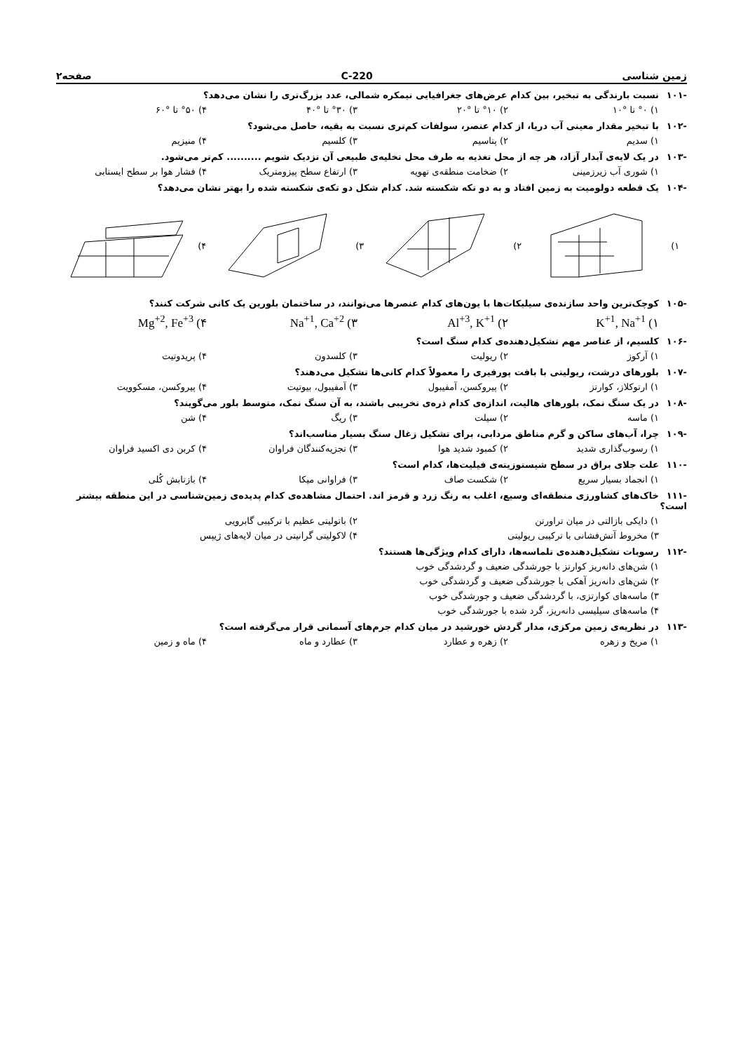زمین شناسی 220-C صفحه۲
-۱۰۱ نسبت بارندگی به تبخیر، بین کدام عرض‌های جغرافیایی نیمکره شمالی، عدد بزرگ‌تری را نشان می‌دهد؟
۱) °۰ تا °۱۰ ۲) °۱۰ تا °۲۰ ۳) °۳۰ تا °۴۰ ۴) °۵۰ تا °۶۰
-۱۰۲ با تبخیر مقدار معینی آب دریا، از کدام عنصر، سولفات کم‌تری نسبت به بقیه، حاصل می‌شود؟
۱) سدیم ۲) پتاسیم ۳) کلسیم ۴) منیزیم
-۱۰۳ در یک لایه‌ی آبدار آزاد، هر چه از محل تغذیه به طرف محل تخلیه‌ی طبیعی آن نزدیک شویم .......... کم‌تر می‌شود.
۱) شوری آب زیرزمینی ۲) ضخامت منطقه‌ی تهویه ۳) ارتفاع سطح پیزومتریک ۴) فشار هوا بر سطح ایستابی
-۱۰۴ یک قطعه دولومیت به زمین افتاد و به دو تکه شکسته شد. کدام شکل دو تکه‌ی شکسته شده را بهتر نشان می‌دهد؟
۱) ۲) ۳) ۴)
-۱۰۵ کوچک‌ترین واحد سازنده‌ی سیلیکات‌ها با یون‌های کدام عنصرها می‌توانند، در ساختمان بلورین یک کانی شرکت کنند؟
۱) K<sup>+1</sup>, Na<sup>+1</sup> ۲) Al<sup>+3</sup>, K<sup>+1</sup> ۳) Na<sup>+1</sup>, Ca<sup>+2</sup> ۴) Mg<sup>+2</sup>, Fe<sup>+3</sup>
-۱۰۶ کلسیم، از عناصر مهم تشکیل‌دهنده‌ی کدام سنگ است؟
۱) آرکوز ۲) ریولیت ۳) کلسدون ۴) پریدوتیت
-۱۰۷ بلورهای درشت، ریولیتی با بافت پورفیری را معمولاً کدام کانی‌ها تشکیل می‌دهند؟
۱) ارتوکلاز، کوارتز ۲) پیروکسن، آمفیبول ۳) آمفیبول، بیوتیت ۴) پیروکسن، مسکوویت
-۱۰۸ در یک سنگ نمک، بلورهای هالیت، اندازه‌ی کدام ذره‌ی تخریبی باشند، به آن سنگ نمک، متوسط بلور می‌گویند؟
۱) ماسه ۲) سیلت ۳) ریگ ۴) شن
-۱۰۹ چرا، آب‌های ساکن و گرم مناطق مردابی، برای تشکیل زغال سنگ بسیار مناسب‌اند؟
۱) رسوب‌گذاری شدید ۲) کمبود شدید هوا ۳) تجزیه‌کنندگان فراوان ۴) کربن دی اکسید فراوان
-۱۱۰ علت جلای براق در سطح شیستوزیته‌ی فیلیت‌ها، کدام است؟
۱) انجماد بسیار سریع ۲) شکست صاف ۳) فراوانی میکا ۴) بازتابش کُلی
-۱۱۱ خاک‌های کشاورزی منطقه‌ای وسیع، اغلب به رنگ زرد و قرمز اند. احتمال مشاهده‌ی کدام پدیده‌ی زمین‌شناسی در این منطقه بیشتر است؟
۱) دایکی بازالتی در میان تراورتن
۲) باتولیتی عظیم با ترکیبی گابرویی
۳) مخروط آتش‌فشانی با ترکیبی ریولیتی
۴) لاکولیتی گرانیتی در میان لایه‌های ژیپس
-۱۱۲ رسوبات تشکیل‌دهنده‌ی تلماسه‌ها، دارای کدام ویژگی‌ها هستند؟
۱) شن‌های دانه‌ریز کوارتز با جورشدگی ضعیف و گردشدگی خوب
۲) شن‌های دانه‌ریز آهکی با جورشدگی ضعیف و گردشدگی خوب
۳) ماسه‌های کوارتزی، با گردشدگی ضعیف و جورشدگی خوب
۴) ماسه‌های سیلیسی دانه‌ریز، گرد شده با جورشدگی خوب
-۱۱۳ در نظریه‌ی زمین مرکزی، مدار گردش خورشید در میان کدام جرم‌های آسمانی قرار می‌گرفته است؟
۱) مریخ و زهره ۲) زهره و عطارد ۳) عطارد و ماه ۴) ماه و زمین